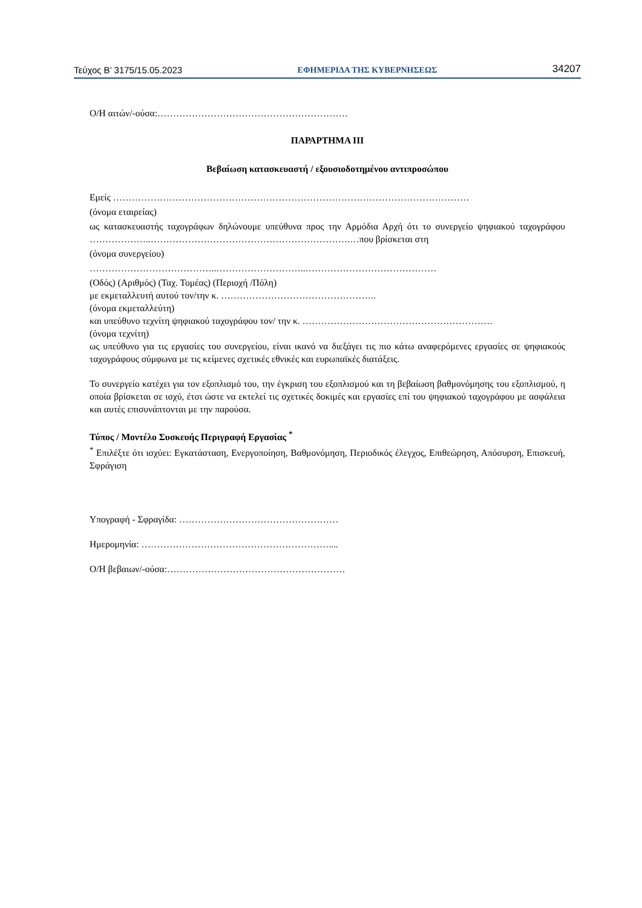Τεύχος Β’ 3175/15.05.2023 ΕΦΗΜΕΡΙΔΑ ΤΗΣ ΚΥΒΕΡΝΗΣΕΩΣ 34207
Ο/Η αιτών/-ούσα:…………………………………………………….
ΠΑΡΑΡΤΗΜΑ ΙΙΙ
Βεβαίωση κατασκευαστή / εξουσιοδοτημένου αντιπροσώπου
Εμείς ……………………………………………………………………………………………………
(όνομα εταιρείας)
ως κατασκευαστής ταχογράφων δηλώνουμε υπεύθυνα προς την Αρμόδια Αρχή ότι το συνεργείο ψηφιακού ταχογράφου ………………..……………………………………………………….…που βρίσκεται στη
(όνομα συνεργείου)
…………………………………..………………………..……………………………………
(Οδός) (Αριθμός) (Ταχ. Τομέας) (Περιοχή /Πόλη)
με εκμεταλλευτή αυτού τον/την κ. …………………………………………..
(όνομα εκμεταλλεύτη)
και υπεύθυνο τεχνίτη ψηφιακού ταχογράφου τον/ την κ. …………………………………………………….
(όνομα τεχνίτη)
ως υπεύθυνο για τις εργασίες του συνεργείου, είναι ικανό να διεξάγει τις πιο κάτω αναφερόμενες εργασίες σε ψηφιακούς ταχογράφους σύμφωνα με τις κείμενες σχετικές εθνικές και ευρωπαϊκές διατάξεις.
Το συνεργείο κατέχει για τον εξοπλισμό του, την έγκριση του εξοπλισμού και τη βεβαίωση βαθμονόμησης του εξοπλισμού, η οποία βρίσκεται σε ισχύ, έτσι ώστε να εκτελεί τις σχετικές δοκιμές και εργασίες επί του ψηφιακού ταχογράφου με ασφάλεια και αυτές επισυνάπτονται με την παρούσα.
Τύπος / Μοντέλο Συσκευής Περιγραφή Εργασίας <sup>*</sup>
<sup>*</sup> Επιλέξτε ότι ισχύει: Εγκατάσταση, Ενεργοποίηση, Βαθμονόμηση, Περιοδικός έλεγχος, Επιθεώρηση, Απόσυρση, Επισκευή, Σφράγιση
Υπογραφή - Σφραγίδα: ……………………………………………
Ημερομηνία: ……………………………………………………....
Ο/Η βεβαιων/-ούσα:…………………………………………………